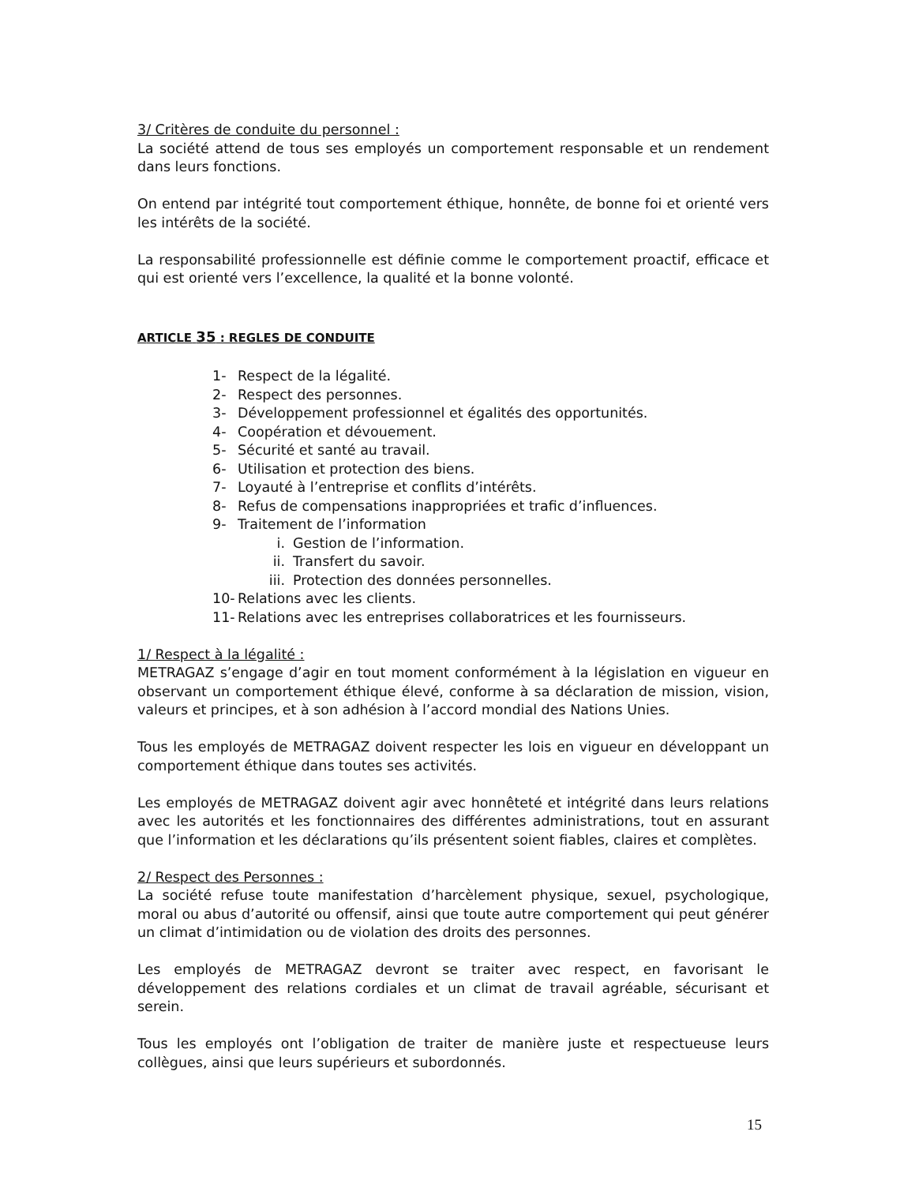3/ Critères de conduite du personnel :
La société attend de tous ses employés un comportement responsable et un rendement dans leurs fonctions.
On entend par intégrité tout comportement éthique, honnête, de bonne foi et orienté vers les intérêts de la société.
La responsabilité professionnelle est définie comme le comportement proactif, efficace et qui est orienté vers l’excellence, la qualité et la bonne volonté.
ARTICLE 35 : REGLES DE CONDUITE
1- Respect de la légalité.
2- Respect des personnes.
3- Développement professionnel et égalités des opportunités.
4- Coopération et dévouement.
5- Sécurité et santé au travail.
6- Utilisation et protection des biens.
7- Loyauté à l’entreprise et conflits d’intérêts.
8- Refus de compensations inappropriées et trafic d’influences.
9- Traitement de l’information
i. Gestion de l’information.
ii. Transfert du savoir.
iii. Protection des données personnelles.
10- Relations avec les clients.
11- Relations avec les entreprises collaboratrices et les fournisseurs.
1/ Respect à la légalité :
METRAGAZ s’engage d’agir en tout moment conformément à la législation en vigueur en observant un comportement éthique élevé, conforme à sa déclaration de mission, vision, valeurs et principes, et à son adhésion à l’accord mondial des Nations Unies.
Tous les employés de METRAGAZ doivent respecter les lois en vigueur en développant un comportement éthique dans toutes ses activités.
Les employés de METRAGAZ doivent agir avec honnêteté et intégrité dans leurs relations avec les autorités et les fonctionnaires des différentes administrations, tout en assurant que l’information et les déclarations qu’ils présentent soient fiables, claires et complètes.
2/ Respect des Personnes :
La société refuse toute manifestation d’harcèlement physique, sexuel, psychologique, moral ou abus d’autorité ou offensif, ainsi que toute autre comportement qui peut générer un climat d’intimidation ou de violation des droits des personnes.
Les employés de METRAGAZ devront se traiter avec respect, en favorisant le développement des relations cordiales et un climat de travail agréable, sécurisant et serein.
Tous les employés ont l’obligation de traiter de manière juste et respectueuse leurs collègues, ainsi que leurs supérieurs et subordonnés.
15